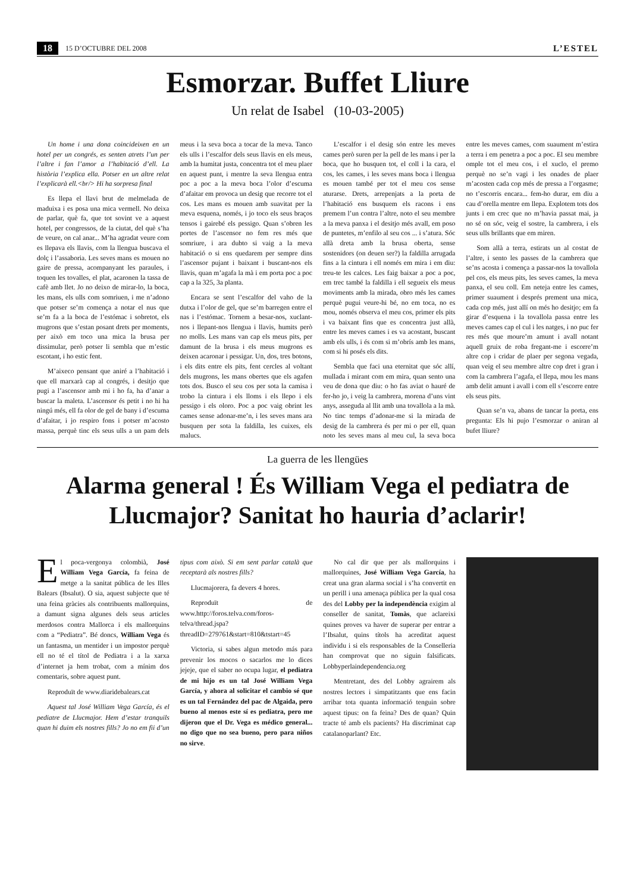18 15 D’OCTUBRE DEL 2008 L’ESTEL
Esmorzar. Buffet Lliure
Un relat de Isabel (10-03-2005)
Un home i una dona coincideixen en un hotel per un congrés, es senten atrets l’un per l’altre i fan l’amor a l’habitació d’ell. La història l’explica ella. Potser en un altre relat l’explicarà ell.<br/> Hi ha sorpresa final
Es llepa el llavi brut de melmelada de maduixa i es posa una mica vermell. No deixa de parlar, què fa, que tot sovint ve a aquest hotel, per congressos, de la ciutat, del què s’ha de veure, on cal anar... M’ha agradat veure com es llepava els llavis, com la llengua buscava el dolç i l’assaboria. Les seves mans es mouen no gaire de pressa, acompanyant les paraules, i toquen les tovalles, el plat, acaronen la tassa de cafè amb llet. Jo no deixo de mirar-lo, la boca, les mans, els ulls com somriuen, i me n’adono que potser se’m comença a notar el nus que se’m fa a la boca de l’estómac i sobretot, els mugrons que s’estan posant drets per moments, per això em toco una mica la brusa per dissimular, però potser li sembla que m’estic escotant, i ho estic fent.
M’aixeco pensant que aniré a l’habitació i que ell marxarà cap al congrés, i desitjo que pugi a l’ascensor amb mi i ho fa, ha d’anar a buscar la maleta. L’ascensor és petit i no hi ha ningú més, ell fa olor de gel de bany i d’escuma d’afaitar, i jo respiro fons i potser m’acosto massa, perquè tinc els seus ulls a un pam dels meus i la seva boca a tocar de la meva. Tanco els ulls i l’escalfor dels seus llavis en els meus, amb la humitat justa, concentra tot el meu plaer en aquest punt, i mentre la seva llengua entra poc a poc a la meva boca l’olor d’escuma d’afaitar em provoca un desig que recorre tot el cos. Les mans es mouen amb suavitat per la meva esquena, només, i jo toco els seus braços tensos i gairebé els pessigo. Quan s’obren les portes de l’ascensor no fem res més que somriure, i ara dubto si vaig a la meva habitació o si ens quedarem per sempre dins l’ascensor pujant i baixant i buscant-nos els llavis, quan m’agafa la mà i em porta poc a poc cap a la 325, 3a planta.
Encara se sent l’escalfor del vaho de la dutxa i l’olor de gel, que se’m barregen entre el nas i l’estómac. Tornem a besar-nos, xuclant-nos i llepant-nos llengua i llavis, humits però no molls. Les mans van cap els meus pits, per damunt de la brusa i els meus mugrons es deixen acaronar i pessigar. Un, dos, tres botons, i els dits entre els pits, fent cercles al voltant dels mugrons, les mans obertes que els agafen tots dos. Busco el seu cos per sota la camisa i trobo la cintura i els lloms i els llepo i els pessigo i els oloro. Poc a poc vaig obrint les cames sense adonar-me’n, i les seves mans ara busquen per sota la faldilla, les cuixes, els malucs.
L’escalfor i el desig són entre les meves cames però suren per la pell de les mans i per la boca, que ho busquen tot, el coll i la cara, el cos, les cames, i les seves mans boca i llengua es mouen també per tot el meu cos sense aturarse. Drets, arrepenjats a la porta de l’habitació ens busquem els racons i ens premem l’un contra l’altre, noto el seu membre a la meva panxa i el desitjo més avall, em poso de puntetes, m’enfilo al seu cos ... i s’atura. Sóc allà dreta amb la brusa oberta, sense sostenidors (on deuen ser?) la faldilla arrugada fins a la cintura i ell només em mira i em diu: treu-te les calces. Les faig baixar a poc a poc, em trec també la faldilla i ell segueix els meus moviments amb la mirada, obro més les cames perquè pugui veure-hi bé, no em toca, no es mou, només observa el meu cos, primer els pits i va baixant fins que es concentra just allà, entre les meves cames i es va acostant, buscant amb els ulls, i és com si m’obrís amb les mans, com si hi posés els dits.
Sembla que faci una eternitat que sóc allí, mullada i mirant com em mira, quan sento una veu de dona que diu: o ho fas aviat o hauré de fer-ho jo, i veig la cambrera, morena d’uns vint anys, asseguda al llit amb una tovallola a la mà. No tinc temps d’adonar-me si la mirada de desig de la cambrera és per mi o per ell, quan noto les seves mans al meu cul, la seva boca entre les meves cames, com suaument m’estira a terra i em penetra a poc a poc. El seu membre omple tot el meu cos, i el xuclo, el premo perquè no se’n vagi i les onades de plaer m’acosten cada cop més de pressa a l’orgasme; no t’escorris encara... fem-ho durar, em diu a cau d’orella mentre em llepa. Explotem tots dos junts i em crec que no m’havia passat mai, ja no sé on sóc, veig el sostre, la cambrera, i els seus ulls brillants que em miren.
Som allà a terra, estirats un al costat de l’altre, i sento les passes de la cambrera que se’ns acosta i comença a passar-nos la tovallola pel cos, els meus pits, les seves cames, la meva panxa, el seu coll. Em neteja entre les cames, primer suaument i després prement una mica, cada cop més, just allí on més ho desitjo; em fa girar d’esquena i la tovallola passa entre les meves cames cap el cul i les natges, i no puc fer res més que moure’m amunt i avall notant aquell gruix de roba fregant-me i escorre’m altre cop i cridar de plaer per segona vegada, quan veig el seu membre altre cop dret i gran i com la cambrera l’agafa, el llepa, mou les mans amb delit amunt i avall i com ell s’escorre entre els seus pits.
Quan se’n va, abans de tancar la porta, ens pregunta: Els hi pujo l’esmorzar o aniran al bufet lliure?
La guerra de les llengües
Alarma general ! És William Vega el pediatra de Llucmajor? Sanitat ho hauria d’aclarir!
El poca-vergonya colombià, José William Vega García, fa feina de metge a la sanitat pública de les Illes Balears (Ibsalut). O sia, aquest subjecte que té una feina gràcies als contribuents mallorquins, a damunt signa algunes dels seus articles merdosos contra Mallorca i els mallorquins com a “Pediatra”. Bé doncs, William Vega és un fantasma, un mentider i un impostor perquè ell no té el títol de Pediatra i a la xarxa d’internet ja hem trobat, com a mínim dos comentaris, sobre aquest punt.
Reproduït de www.diaridebalears.cat
Aquest tal José William Vega García, és el pediatre de Llucmajor. Hem d’estar tranquils quan hi duim els nostres fills? Jo no em fii d’un tipus com això. Si em sent parlar català que receptarà als nostres fills?
Llucmajorera, fa devers 4 hores.
Reproduït de www.http://foros.telva.com/foros-telva/thread.jspa?threadID=279761&start=810&tstart=45
Victoria, si sabes algun metodo más para prevenir los mocos o sacarlos me lo dices jejeje, que el saber no ocupa lugar, el pediatra de mi hijo es un tal José William Vega García, y ahora al solicitar el cambio sé que es un tal Fernández del pac de Algaida, pero bueno al menos este sí es pediatra, pero me dijeron que el Dr. Vega es médico general... no digo que no sea bueno, pero para niños no sirve.
No cal dir que per als mallorquins i mallorquines, José William Vega García, ha creat una gran alarma social i s’ha convertit en un perill i una amenaça pública per la qual cosa des del Lobby per la independència exigim al conseller de sanitat, Tomàs, que aclareixi quines proves va haver de superar per entrar a l’Ibsalut, quins títols ha acreditat aquest individu i si els responsables de la Conselleria han comprovat que no siguin falsificats. Lobbyperlaindependencia.org
Mentretant, des del Lobby agrairem als nostres lectors i simpatitzants que ens facin arribar tota quanta informació tenguin sobre aquest tipus: on fa feina? Des de quan? Quin tracte té amb els pacients? Ha discriminat cap catalanoparlant? Etc.